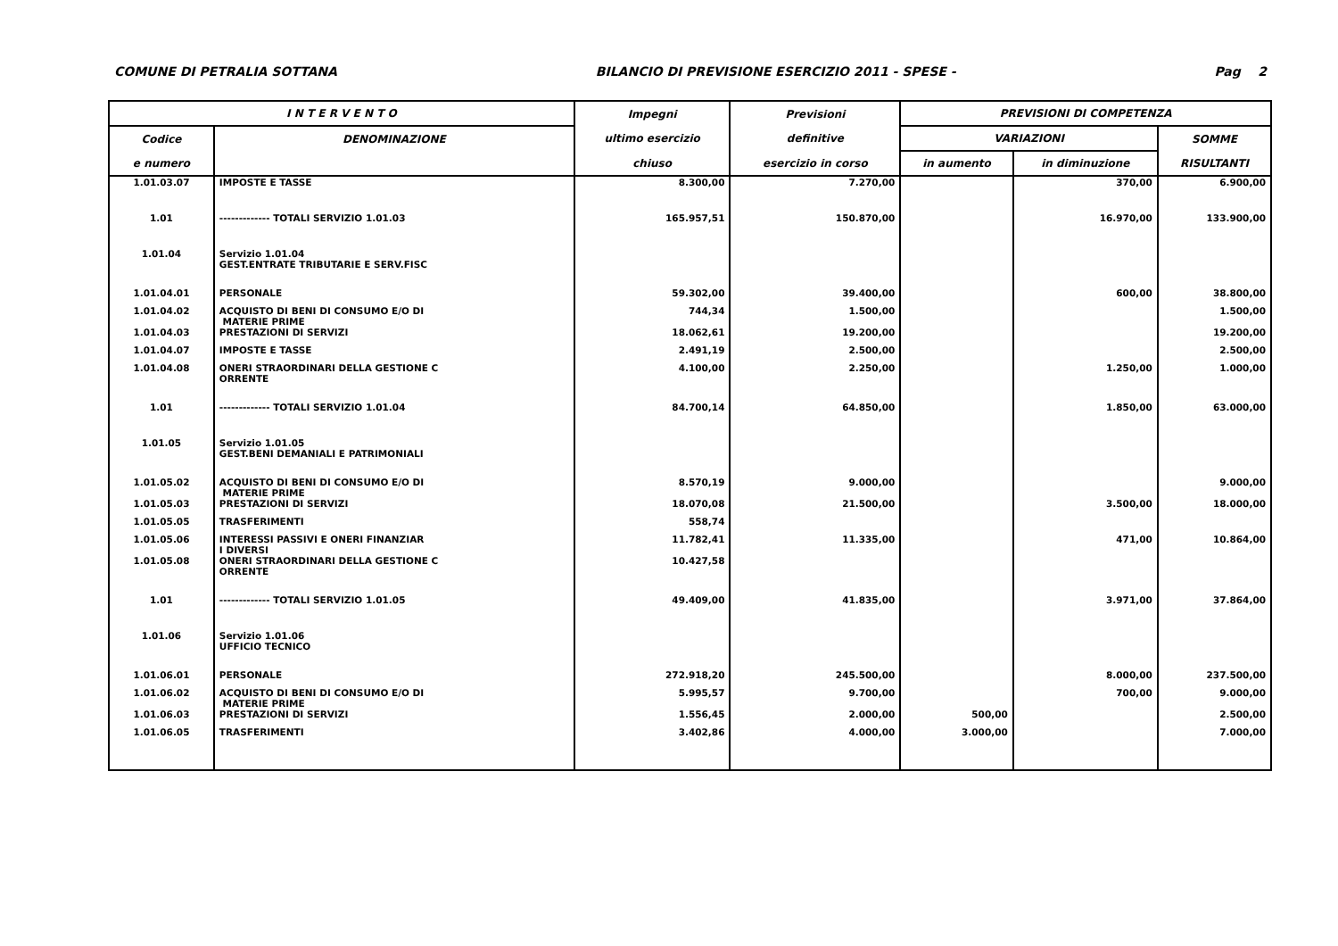COMUNE DI PETRALIA SOTTANA BILANCIO DI PREVISIONE ESERCIZIO 2011 - SPESE - Pag 2
| I N T E R V E N T O | | Impegni | Previsioni | PREVISIONI DI COMPETENZA | | |
| --- | --- | --- | --- | --- | --- | --- |
| Codice | DENOMINAZIONE | ultimo esercizio | definitive | VARIAZIONI | | SOMME |
| e numero | | chiuso | esercizio in corso | in aumento | in diminuzione | RISULTANTI |
| 1.01.03.07 | IMPOSTE E TASSE | 8.300,00 | 7.270,00 | | 370,00 | 6.900,00 |
| 1.01 | ------------- TOTALI SERVIZIO 1.01.03 | 165.957,51 | 150.870,00 | | 16.970,00 | 133.900,00 |
| 1.01.04 | Servizio 1.01.04 GEST.ENTRATE TRIBUTARIE E SERV.FISC | | | | | |
| 1.01.04.01 | PERSONALE | 59.302,00 | 39.400,00 | | 600,00 | 38.800,00 |
| 1.01.04.02 | ACQUISTO DI BENI DI CONSUMO E/O DI MATERIE PRIME | 744,34 | 1.500,00 | | | 1.500,00 |
| 1.01.04.03 | PRESTAZIONI DI SERVIZI | 18.062,61 | 19.200,00 | | | 19.200,00 |
| 1.01.04.07 | IMPOSTE E TASSE | 2.491,19 | 2.500,00 | | | 2.500,00 |
| 1.01.04.08 | ONERI STRAORDINARI DELLA GESTIONE C ORRENTE | 4.100,00 | 2.250,00 | | 1.250,00 | 1.000,00 |
| 1.01 | ------------- TOTALI SERVIZIO 1.01.04 | 84.700,14 | 64.850,00 | | 1.850,00 | 63.000,00 |
| 1.01.05 | Servizio 1.01.05 GEST.BENI DEMANIALI E PATRIMONIALI | | | | | |
| 1.01.05.02 | ACQUISTO DI BENI DI CONSUMO E/O DI MATERIE PRIME | 8.570,19 | 9.000,00 | | | 9.000,00 |
| 1.01.05.03 | PRESTAZIONI DI SERVIZI | 18.070,08 | 21.500,00 | | 3.500,00 | 18.000,00 |
| 1.01.05.05 | TRASFERIMENTI | 558,74 | | | | |
| 1.01.05.06 | INTERESSI PASSIVI E ONERI FINANZIAR I DIVERSI | 11.782,41 | 11.335,00 | | 471,00 | 10.864,00 |
| 1.01.05.08 | ONERI STRAORDINARI DELLA GESTIONE C ORRENTE | 10.427,58 | | | | |
| 1.01 | ------------- TOTALI SERVIZIO 1.01.05 | 49.409,00 | 41.835,00 | | 3.971,00 | 37.864,00 |
| 1.01.06 | Servizio 1.01.06 UFFICIO TECNICO | | | | | |
| 1.01.06.01 | PERSONALE | 272.918,20 | 245.500,00 | | 8.000,00 | 237.500,00 |
| 1.01.06.02 | ACQUISTO DI BENI DI CONSUMO E/O DI MATERIE PRIME | 5.995,57 | 9.700,00 | | 700,00 | 9.000,00 |
| 1.01.06.03 | PRESTAZIONI DI SERVIZI | 1.556,45 | 2.000,00 | 500,00 | | 2.500,00 |
| 1.01.06.05 | TRASFERIMENTI | 3.402,86 | 4.000,00 | 3.000,00 | | 7.000,00 |